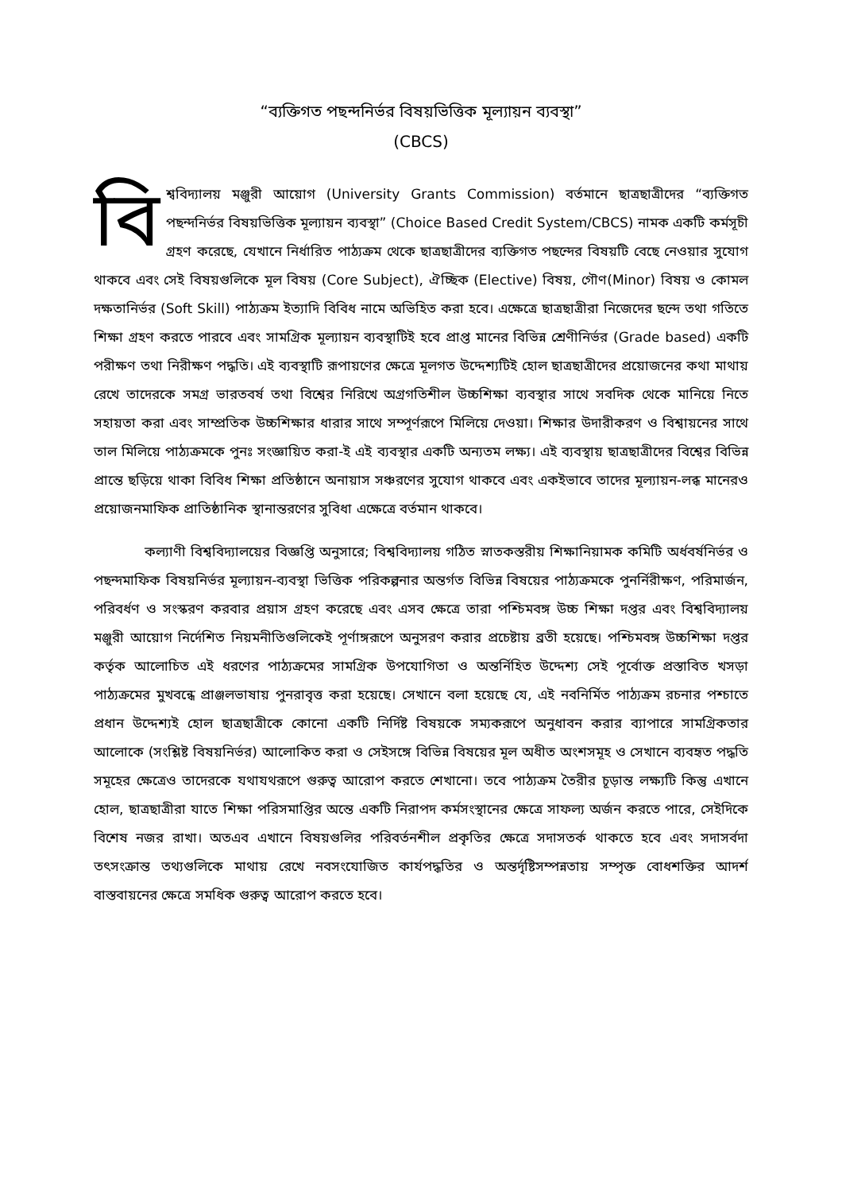“ব্যক্তিগত পছন্দনির্ভর বিষয়ভিত্তিক মূল্যায়ন ব্যবস্থা”
(CBCS)
বি শ্ববিদ্যালয় মঞ্জুরী আয়োগ (University Grants Commission) বর্তমানে ছাত্রছাত্রীদের “ব্যক্তিগত পছন্দনির্ভর বিষয়ভিত্তিক মূল্যায়ন ব্যবস্থা” (Choice Based Credit System/CBCS) নামক একটি কর্মসূচী গ্রহণ করেছে, যেখানে নির্ধারিত পাঠ্যক্রম থেকে ছাত্রছাত্রীদের ব্যক্তিগত পছন্দের বিষয়টি বেছে নেওয়ার সুযোগ থাকবে এবং সেই বিষয়গুলিকে মূল বিষয় (Core Subject), ঐচ্ছিক (Elective) বিষয়, গৌণ(Minor) বিষয় ও কোমল দক্ষতানির্ভর (Soft Skill) পাঠ্যক্রম ইত্যাদি বিবিধ নামে অভিহিত করা হবে। এক্ষেত্রে ছাত্রছাত্রীরা নিজেদের ছন্দে তথা গতিতে শিক্ষা গ্রহণ করতে পারবে এবং সামগ্রিক মূল্যায়ন ব্যবস্থাটিই হবে প্রাপ্ত মানের বিভিন্ন শ্রেণীনির্ভর (Grade based) একটি পরীক্ষণ তথা নিরীক্ষণ পদ্ধতি। এই ব্যবস্থাটি রূপায়ণের ক্ষেত্রে মূলগত উদ্দেশ্যটিই হোল ছাত্রছাত্রীদের প্রয়োজনের কথা মাথায় রেখে তাদেরকে সমগ্র ভারতবর্ষ তথা বিশ্বের নিরিখে অগ্রগতিশীল উচ্চশিক্ষা ব্যবস্থার সাথে সবদিক থেকে মানিয়ে নিতে সহায়তা করা এবং সাম্প্রতিক উচ্চশিক্ষার ধারার সাথে সম্পূর্ণরূপে মিলিয়ে দেওয়া। শিক্ষার উদারীকরণ ও বিশ্বায়নের সাথে তাল মিলিয়ে পাঠ্যক্রমকে পুনঃ সংজ্ঞায়িত করা-ই এই ব্যবস্থার একটি অন্যতম লক্ষ্য। এই ব্যবস্থায় ছাত্রছাত্রীদের বিশ্বের বিভিন্ন প্রান্তে ছড়িয়ে থাকা বিবিধ শিক্ষা প্রতিষ্ঠানে অনায়াস সঞ্চরণের সুযোগ থাকবে এবং একইভাবে তাদের মূল্যায়ন-লব্ধ মানেরও প্রয়োজনমাফিক প্রাতিষ্ঠানিক স্থানান্তরণের সুবিধা এক্ষেত্রে বর্তমান থাকবে।
কল্যাণী বিশ্ববিদ্যালয়ের বিজ্ঞপ্তি অনুসারে; বিশ্ববিদ্যালয় গঠিত স্নাতকস্তরীয় শিক্ষানিয়ামক কমিটি অর্ধবর্ষনির্ভর ও পছন্দমাফিক বিষয়নির্ভর মূল্যায়ন-ব্যবস্থা ভিত্তিক পরিকল্পনার অন্তর্গত বিভিন্ন বিষয়ের পাঠ্যক্রমকে পুনর্নিরীক্ষণ, পরিমার্জন, পরিবর্ধণ ও সংস্করণ করবার প্রয়াস গ্রহণ করেছে এবং এসব ক্ষেত্রে তারা পশ্চিমবঙ্গ উচ্চ শিক্ষা দপ্তর এবং বিশ্ববিদ্যালয় মঞ্জুরী আয়োগ নির্দেশিত নিয়মনীতিগুলিকেই পূর্ণাঙ্গরূপে অনুসরণ করার প্রচেষ্টায় ব্রতী হয়েছে। পশ্চিমবঙ্গ উচ্চশিক্ষা দপ্তর কর্তৃক আলোচিত এই ধরণের পাঠ্যক্রমের সামগ্রিক উপযোগিতা ও অন্তর্নিহিত উদ্দেশ্য সেই পূর্বোক্ত প্রস্তাবিত খসড়া পাঠ্যক্রমের মুখবন্ধে প্রাঞ্জলভাষায় পুনরাবৃত্ত করা হয়েছে। সেখানে বলা হয়েছে যে, এই নবনির্মিত পাঠ্যক্রম রচনার পশ্চাতে প্রধান উদ্দেশ্যই হোল ছাত্রছাত্রীকে কোনো একটি নির্দিষ্ট বিষয়কে সম্যকরূপে অনুধাবন করার ব্যাপারে সামগ্রিকতার আলোকে (সংশ্লিষ্ট বিষয়নির্ভর) আলোকিত করা ও সেইসঙ্গে বিভিন্ন বিষয়ের মূল অধীত অংশসমূহ ও সেখানে ব্যবহৃত পদ্ধতি সমূহের ক্ষেত্রেও তাদেরকে যথাযথরূপে গুরুত্ব আরোপ করতে শেখানো। তবে পাঠ্যক্রম তৈরীর চূড়ান্ত লক্ষ্যটি কিন্তু এখানে হোল, ছাত্রছাত্রীরা যাতে শিক্ষা পরিসমাপ্তির অন্তে একটি নিরাপদ কর্মসংস্থানের ক্ষেত্রে সাফল্য অর্জন করতে পারে, সেইদিকে বিশেষ নজর রাখা। অতএব এখানে বিষয়গুলির পরিবর্তনশীল প্রকৃতির ক্ষেত্রে সদাসতর্ক থাকতে হবে এবং সদাসর্বদা তৎসংক্রান্ত তথ্যগুলিকে মাথায় রেখে নবসংযোজিত কার্যপদ্ধতির ও অন্তর্দৃষ্টিসম্পন্নতায় সম্পৃক্ত বোধশক্তির আদর্শ বাস্তবায়নের ক্ষেত্রে সমধিক গুরুত্ব আরোপ করতে হবে।